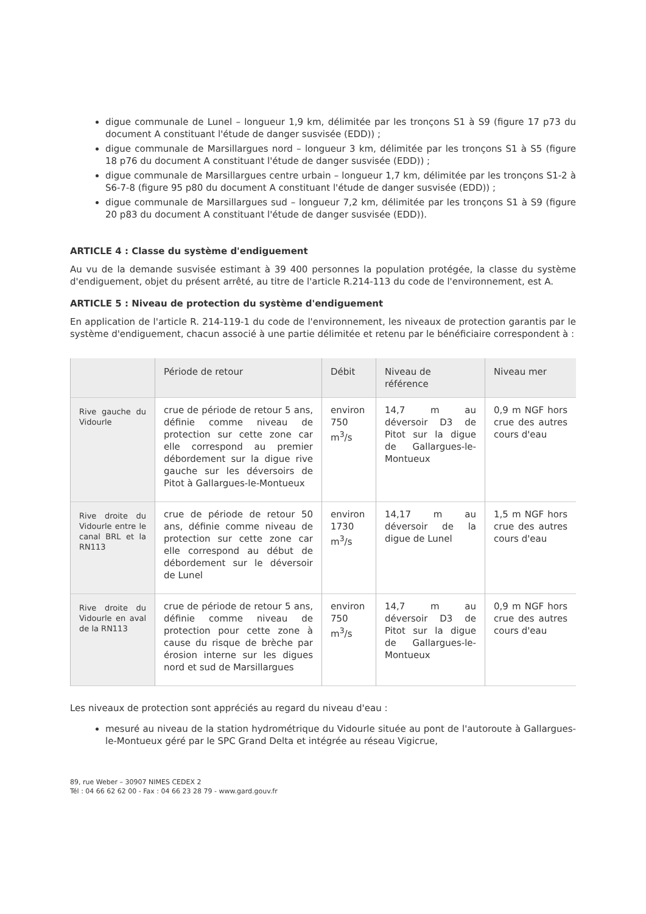digue communale de Lunel – longueur 1,9 km, délimitée par les tronçons S1 à S9 (figure 17 p73 du document A constituant l'étude de danger susvisée (EDD)) ;
digue communale de Marsillargues nord – longueur 3 km, délimitée par les tronçons S1 à S5 (figure 18 p76 du document A constituant l'étude de danger susvisée (EDD)) ;
digue communale de Marsillargues centre urbain – longueur 1,7 km, délimitée par les tronçons S1-2 à S6-7-8 (figure 95 p80 du document A constituant l'étude de danger susvisée (EDD)) ;
digue communale de Marsillargues sud – longueur 7,2 km, délimitée par les tronçons S1 à S9 (figure 20 p83 du document A constituant l'étude de danger susvisée (EDD)).
ARTICLE 4 : Classe du système d'endiguement
Au vu de la demande susvisée estimant à 39 400 personnes la population protégée, la classe du système d'endiguement, objet du présent arrêté, au titre de l'article R.214-113 du code de l'environnement, est A.
ARTICLE 5 : Niveau de protection du système d'endiguement
En application de l'article R. 214-119-1 du code de l'environnement, les niveaux de protection garantis par le système d'endiguement, chacun associé à une partie délimitée et retenu par le bénéficiaire correspondent à :
| | Période de retour | Débit | Niveau de référence | Niveau mer |
| --- | --- | --- | --- | --- |
| Rive gauche du Vidourle | crue de période de retour 5 ans, définie comme niveau de protection sur cette zone car elle correspond au premier débordement sur la digue rive gauche sur les déversoirs de Pitot à Gallargues-le-Montueux | environ 750 m<sup>3</sup>/s | 14,7 m au déversoir D3 de Pitot sur la digue de Gallargues-le-Montueux | 0,9 m NGF hors crue des autres cours d'eau |
| Rive droite du Vidourle entre le canal BRL et la RN113 | crue de période de retour 50 ans, définie comme niveau de protection sur cette zone car elle correspond au début de débordement sur le déversoir de Lunel | environ 1730 m<sup>3</sup>/s | 14,17 m au déversoir de la digue de Lunel | 1,5 m NGF hors crue des autres cours d'eau |
| Rive droite du Vidourle en aval de la RN113 | crue de période de retour 5 ans, définie comme niveau de protection pour cette zone à cause du risque de brèche par érosion interne sur les digues nord et sud de Marsillargues | environ 750 m<sup>3</sup>/s | 14,7 m au déversoir D3 de Pitot sur la digue de Gallargues-le-Montueux | 0,9 m NGF hors crue des autres cours d'eau |
Les niveaux de protection sont appréciés au regard du niveau d'eau :
mesuré au niveau de la station hydrométrique du Vidourle située au pont de l'autoroute à Gallargues-le-Montueux géré par le SPC Grand Delta et intégrée au réseau Vigicrue,
89, rue Weber – 30907 NIMES CEDEX 2
Tél : 04 66 62 62 00 - Fax : 04 66 23 28 79 - www.gard.gouv.fr